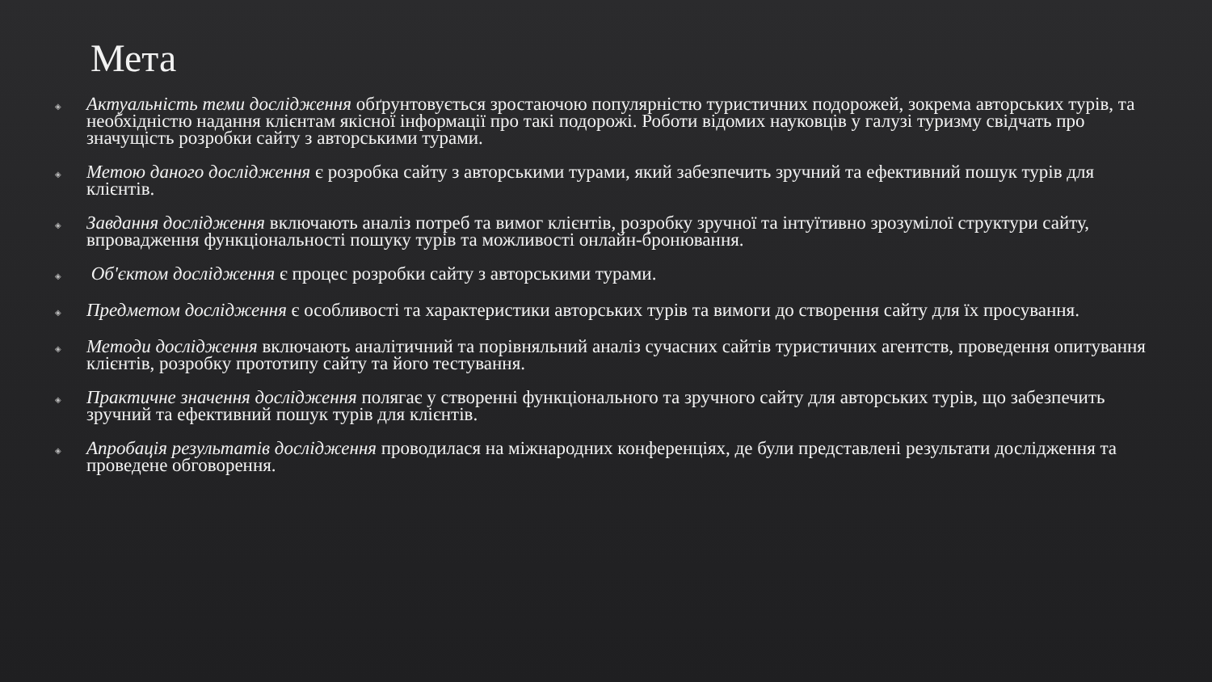Мета
◈ Актуальність теми дослідження обґрунтовується зростаючою популярністю туристичних подорожей, зокрема авторських турів, та необхідністю надання клієнтам якісної інформації про такі подорожі. Роботи відомих науковців у галузі туризму свідчать про значущість розробки сайту з авторськими турами.
◈ Метою даного дослідження є розробка сайту з авторськими турами, який забезпечить зручний та ефективний пошук турів для клієнтів.
◈ Завдання дослідження включають аналіз потреб та вимог клієнтів, розробку зручної та інтуїтивно зрозумілої структури сайту, впровадження функціональності пошуку турів та можливості онлайн-бронювання.
◈ Об'єктом дослідження є процес розробки сайту з авторськими турами.
◈ Предметом дослідження є особливості та характеристики авторських турів та вимоги до створення сайту для їх просування.
◈ Методи дослідження включають аналітичний та порівняльний аналіз сучасних сайтів туристичних агентств, проведення опитування клієнтів, розробку прототипу сайту та його тестування.
◈ Практичне значення дослідження полягає у створенні функціонального та зручного сайту для авторських турів, що забезпечить зручний та ефективний пошук турів для клієнтів.
◈ Апробація результатів дослідження проводилася на міжнародних конференціях, де були представлені результати дослідження та проведене обговорення.